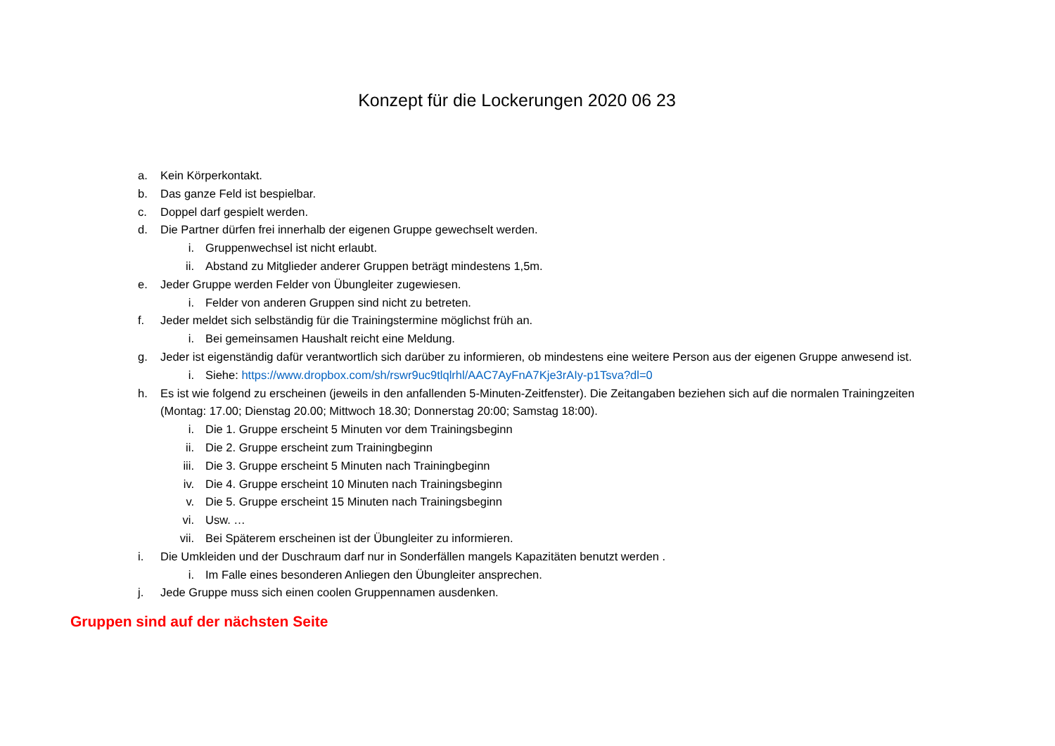Konzept für die Lockerungen 2020 06 23
a. Kein Körperkontakt.
b. Das ganze Feld ist bespielbar.
c. Doppel darf gespielt werden.
d. Die Partner dürfen frei innerhalb der eigenen Gruppe gewechselt werden.
i. Gruppenwechsel ist nicht erlaubt.
ii. Abstand zu Mitglieder anderer Gruppen beträgt mindestens 1,5m.
e. Jeder Gruppe werden Felder von Übungleiter zugewiesen.
i. Felder von anderen Gruppen sind nicht zu betreten.
f. Jeder meldet sich selbständig für die Trainingstermine möglichst früh an.
i. Bei gemeinsamen Haushalt reicht eine Meldung.
g. Jeder ist eigenständig dafür verantwortlich sich darüber zu informieren, ob mindestens eine weitere Person aus der eigenen Gruppe anwesend ist.
i. Siehe: https://www.dropbox.com/sh/rswr9uc9tlqlrhl/AAC7AyFnA7Kje3rAIy-p1Tsva?dl=0
h. Es ist wie folgend zu erscheinen (jeweils in den anfallenden 5-Minuten-Zeitfenster). Die Zeitangaben beziehen sich auf die normalen Trainingzeiten (Montag: 17.00; Dienstag 20.00; Mittwoch 18.30; Donnerstag 20:00; Samstag 18:00).
i. Die 1. Gruppe erscheint 5 Minuten vor dem Trainingsbeginn
ii. Die 2. Gruppe erscheint zum Trainingbeginn
iii. Die 3. Gruppe erscheint 5 Minuten nach Trainingbeginn
iv. Die 4. Gruppe erscheint 10 Minuten nach Trainingsbeginn
v. Die 5. Gruppe erscheint 15 Minuten nach Trainingsbeginn
vi. Usw. …
vii. Bei Späterem erscheinen ist der Übungleiter zu informieren.
i. Die Umkleiden und der Duschraum darf nur in Sonderfällen mangels Kapazitäten benutzt werden .
i. Im Falle eines besonderen Anliegen den Übungleiter ansprechen.
j. Jede Gruppe muss sich einen coolen Gruppennamen ausdenken.
Gruppen sind auf der nächsten Seite